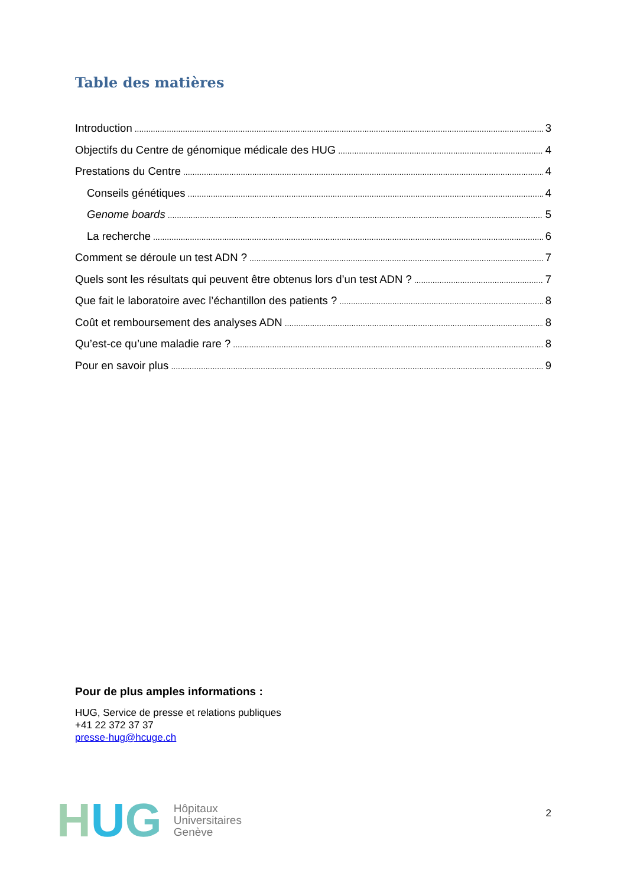Table des matières
Introduction 3
Objectifs du Centre de génomique médicale des HUG 4
Prestations du Centre 4
Conseils génétiques 4
Genome boards 5
La recherche 6
Comment se déroule un test ADN ? 7
Quels sont les résultats qui peuvent être obtenus lors d’un test ADN ? 7
Que fait le laboratoire avec l’échantillon des patients ? 8
Coût et remboursement des analyses ADN 8
Qu’est-ce qu’une maladie rare ? 8
Pour en savoir plus 9
Pour de plus amples informations :
HUG, Service de presse et relations publiques
+41 22 372 37 37
presse-hug@hcuge.ch
H U G
Hôpitaux
Universitaires
Genève
2